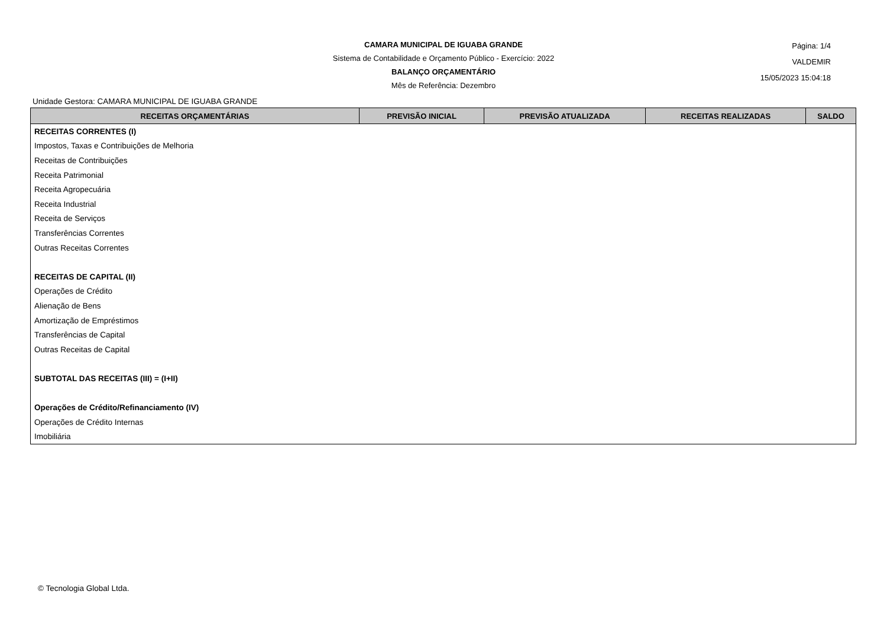CAMARA MUNICIPAL DE IGUABA GRANDE
Sistema de Contabilidade e Orçamento Público - Exercício: 2022
BALANÇO ORÇAMENTÁRIO
Mês de Referência: Dezembro
Página: 1/4
VALDEMIR
15/05/2023 15:04:18
Unidade Gestora: CAMARA MUNICIPAL DE IGUABA GRANDE
| RECEITAS ORÇAMENTÁRIAS | PREVISÃO INICIAL | PREVISÃO ATUALIZADA | RECEITAS REALIZADAS | SALDO |
| --- | --- | --- | --- | --- |
| RECEITAS CORRENTES (I) | | | | |
| Impostos, Taxas e Contribuições de Melhoria | | | | |
| Receitas de Contribuições | | | | |
| Receita Patrimonial | | | | |
| Receita Agropecuária | | | | |
| Receita Industrial | | | | |
| Receita de Serviços | | | | |
| Transferências Correntes | | | | |
| Outras Receitas Correntes | | | | |
| RECEITAS DE CAPITAL (II) | | | | |
| Operações de Crédito | | | | |
| Alienação de Bens | | | | |
| Amortização de Empréstimos | | | | |
| Transferências de Capital | | | | |
| Outras Receitas de Capital | | | | |
| SUBTOTAL DAS RECEITAS (III) = (I+II) | | | | |
| Operações de Crédito/Refinanciamento (IV) | | | | |
| Operações de Crédito Internas | | | | |
| Imobiliária | | | | |
© Tecnologia Global Ltda.